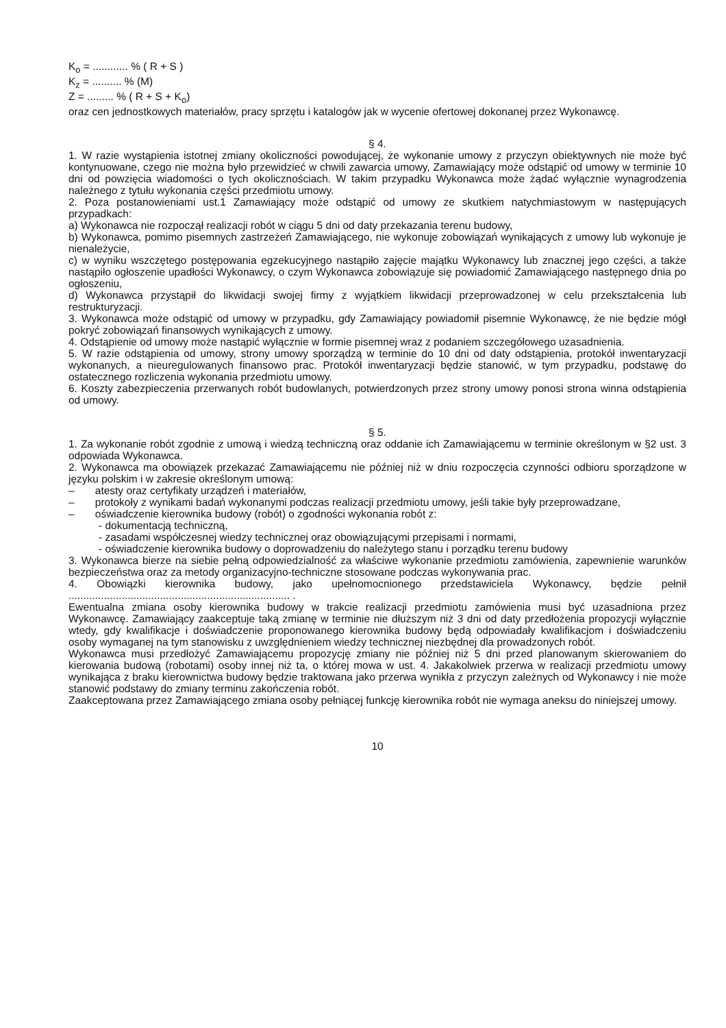K<sub>o</sub> = ............ % ( R + S )
K<sub>z</sub> = .......... % (M)
Z = ......... % ( R + S + K<sub>o</sub>)
oraz cen jednostkowych materiałów, pracy sprzętu i katalogów jak w wycenie ofertowej dokonanej przez Wykonawcę.
§ 4.
1. W razie wystąpienia istotnej zmiany okoliczności powodującej, że wykonanie umowy z przyczyn obiektywnych nie może być kontynuowane, czego nie można było przewidzieć w chwili zawarcia umowy, Zamawiający może odstąpić od umowy w terminie 10 dni od powzięcia wiadomości o tych okolicznościach. W takim przypadku Wykonawca może żądać wyłącznie wynagrodzenia należnego z tytułu wykonania części przedmiotu umowy.
2. Poza postanowieniami ust.1 Zamawiający może odstąpić od umowy ze skutkiem natychmiastowym w następujących przypadkach:
a) Wykonawca nie rozpoczął realizacji robót w ciągu 5 dni od daty przekazania terenu budowy,
b) Wykonawca, pomimo pisemnych zastrzeżeń Zamawiającego, nie wykonuje zobowiązań wynikających z umowy lub wykonuje je nienależycie,
c) w wyniku wszczętego postępowania egzekucyjnego nastąpiło zajęcie majątku Wykonawcy lub znacznej jego części, a także nastąpiło ogłoszenie upadłości Wykonawcy, o czym Wykonawca zobowiązuje się powiadomić Zamawiającego następnego dnia po ogłoszeniu,
d) Wykonawca przystąpił do likwidacji swojej firmy z wyjątkiem likwidacji przeprowadzonej w celu przekształcenia lub restrukturyzacji.
3. Wykonawca może odstąpić od umowy w przypadku, gdy Zamawiający powiadomił pisemnie Wykonawcę, że nie będzie mógł pokryć zobowiązań finansowych wynikających z umowy.
4. Odstąpienie od umowy może nastąpić wyłącznie w formie pisemnej wraz z podaniem szczegółowego uzasadnienia.
5. W razie odstąpienia od umowy, strony umowy sporządzą w terminie do 10 dni od daty odstąpienia, protokół inwentaryzacji wykonanych, a nieuregulowanych finansowo prac. Protokół inwentaryzacji będzie stanowić, w tym przypadku, podstawę do ostatecznego rozliczenia wykonania przedmiotu umowy.
6. Koszty zabezpieczenia przerwanych robót budowlanych, potwierdzonych przez strony umowy ponosi strona winna odstąpienia od umowy.
§ 5.
1. Za wykonanie robót zgodnie z umową i wiedzą techniczną oraz oddanie ich Zamawiającemu w terminie określonym w §2 ust. 3 odpowiada Wykonawca.
2. Wykonawca ma obowiązek przekazać Zamawiającemu nie później niż w dniu rozpoczęcia czynności odbioru sporządzone w języku polskim i w zakresie określonym umową:
– atesty oraz certyfikaty urządzeń i materiałów,
– protokoły z wynikami badań wykonanymi podczas realizacji przedmiotu umowy, jeśli takie były przeprowadzane,
– oświadczenie kierownika budowy (robót) o zgodności wykonania robót z:
- dokumentacją techniczną,
- zasadami współczesnej wiedzy technicznej oraz obowiązującymi przepisami i normami,
- oświadczenie kierownika budowy o doprowadzeniu do należytego stanu i porządku terenu budowy
3. Wykonawca bierze na siebie pełną odpowiedzialność za właściwe wykonanie przedmiotu zamówienia, zapewnienie warunków bezpieczeństwa oraz za metody organizacyjno-techniczne stosowane podczas wykonywania prac.
4. Obowiązki kierownika budowy, jako upełnomocnionego przedstawiciela Wykonawcy, będzie pełnił ........................................................................... .
Ewentualna zmiana osoby kierownika budowy w trakcie realizacji przedmiotu zamówienia musi być uzasadniona przez Wykonawcę. Zamawiający zaakceptuje taką zmianę w terminie nie dłuższym niż 3 dni od daty przedłożenia propozycji wyłącznie wtedy, gdy kwalifikacje i doświadczenie proponowanego kierownika budowy będą odpowiadały kwalifikacjom i doświadczeniu osoby wymaganej na tym stanowisku z uwzględnieniem wiedzy technicznej niezbędnej dla prowadzonych robót.
Wykonawca musi przedłożyć Zamawiającemu propozycję zmiany nie później niż 5 dni przed planowanym skierowaniem do kierowania budową (robotami) osoby innej niż ta, o której mowa w ust. 4. Jakakolwiek przerwa w realizacji przedmiotu umowy wynikająca z braku kierownictwa budowy będzie traktowana jako przerwa wynikła z przyczyn zależnych od Wykonawcy i nie może stanowić podstawy do zmiany terminu zakończenia robót.
Zaakceptowana przez Zamawiającego zmiana osoby pełniącej funkcję kierownika robót nie wymaga aneksu do niniejszej umowy.
10